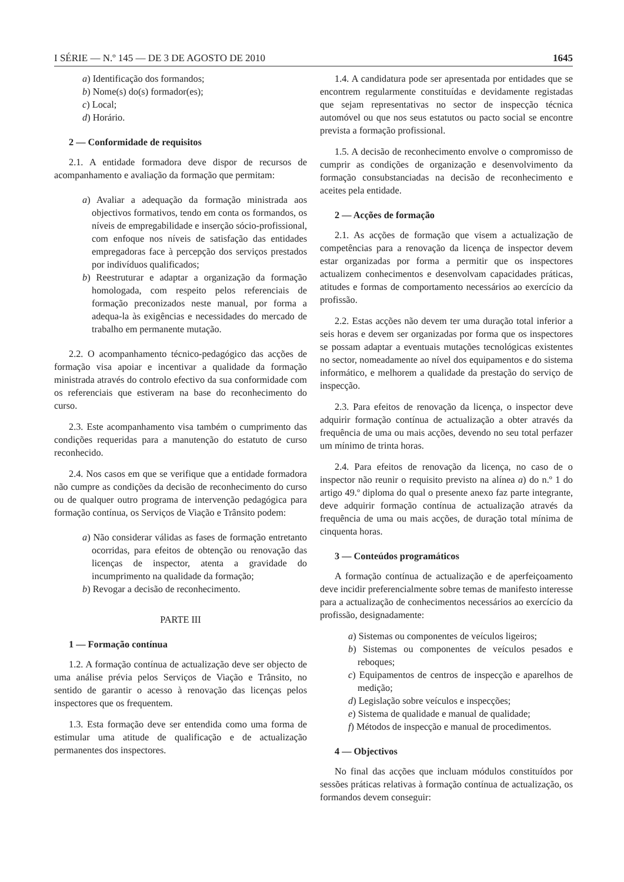I SÉRIE — N.º 145 — DE 3 DE AGOSTO DE 2010 1645
a) Identificação dos formandos;
b) Nome(s) do(s) formador(es);
c) Local;
d) Horário.
2 — Conformidade de requisitos
2.1. A entidade formadora deve dispor de recursos de acompanhamento e avaliação da formação que permitam:
a) Avaliar a adequação da formação ministrada aos objectivos formativos, tendo em conta os formandos, os níveis de empregabilidade e inserção sócio-profissional, com enfoque nos níveis de satisfação das entidades empregadoras face à percepção dos serviços prestados por indivíduos qualificados;
b) Reestruturar e adaptar a organização da formação homologada, com respeito pelos referenciais de formação preconizados neste manual, por forma a adequa-la às exigências e necessidades do mercado de trabalho em permanente mutação.
2.2. O acompanhamento técnico-pedagógico das acções de formação visa apoiar e incentivar a qualidade da formação ministrada através do controlo efectivo da sua conformidade com os referenciais que estiveram na base do reconhecimento do curso.
2.3. Este acompanhamento visa também o cumprimento das condições requeridas para a manutenção do estatuto de curso reconhecido.
2.4. Nos casos em que se verifique que a entidade formadora não cumpre as condições da decisão de reconhecimento do curso ou de qualquer outro programa de intervenção pedagógica para formação contínua, os Serviços de Viação e Trânsito podem:
a) Não considerar válidas as fases de formação entretanto ocorridas, para efeitos de obtenção ou renovação das licenças de inspector, atenta a gravidade do incumprimento na qualidade da formação;
b) Revogar a decisão de reconhecimento.
PARTE III
1 — Formação contínua
1.2. A formação contínua de actualização deve ser objecto de uma análise prévia pelos Serviços de Viação e Trânsito, no sentido de garantir o acesso à renovação das licenças pelos inspectores que os frequentem.
1.3. Esta formação deve ser entendida como uma forma de estimular uma atitude de qualificação e de actualização permanentes dos inspectores.
1.4. A candidatura pode ser apresentada por entidades que se encontrem regularmente constituídas e devidamente registadas que sejam representativas no sector de inspecção técnica automóvel ou que nos seus estatutos ou pacto social se encontre prevista a formação profissional.
1.5. A decisão de reconhecimento envolve o compromisso de cumprir as condições de organização e desenvolvimento da formação consubstanciadas na decisão de reconhecimento e aceites pela entidade.
2 — Acções de formação
2.1. As acções de formação que visem a actualização de competências para a renovação da licença de inspector devem estar organizadas por forma a permitir que os inspectores actualizem conhecimentos e desenvolvam capacidades práticas, atitudes e formas de comportamento necessários ao exercício da profissão.
2.2. Estas acções não devem ter uma duração total inferior a seis horas e devem ser organizadas por forma que os inspectores se possam adaptar a eventuais mutações tecnológicas existentes no sector, nomeadamente ao nível dos equipamentos e do sistema informático, e melhorem a qualidade da prestação do serviço de inspecção.
2.3. Para efeitos de renovação da licença, o inspector deve adquirir formação contínua de actualização a obter através da frequência de uma ou mais acções, devendo no seu total perfazer um mínimo de trinta horas.
2.4. Para efeitos de renovação da licença, no caso de o inspector não reunir o requisito previsto na alínea a) do n.º 1 do artigo 49.º diploma do qual o presente anexo faz parte integrante, deve adquirir formação contínua de actualização através da frequência de uma ou mais acções, de duração total mínima de cinquenta horas.
3 — Conteúdos programáticos
A formação contínua de actualização e de aperfeiçoamento deve incidir preferencialmente sobre temas de manifesto interesse para a actualização de conhecimentos necessários ao exercício da profissão, designadamente:
a) Sistemas ou componentes de veículos ligeiros;
b) Sistemas ou componentes de veículos pesados e reboques;
c) Equipamentos de centros de inspecção e aparelhos de medição;
d) Legislação sobre veículos e inspecções;
e) Sistema de qualidade e manual de qualidade;
f) Métodos de inspecção e manual de procedimentos.
4 — Objectivos
No final das acções que incluam módulos constituídos por sessões práticas relativas à formação contínua de actualização, os formandos devem conseguir: